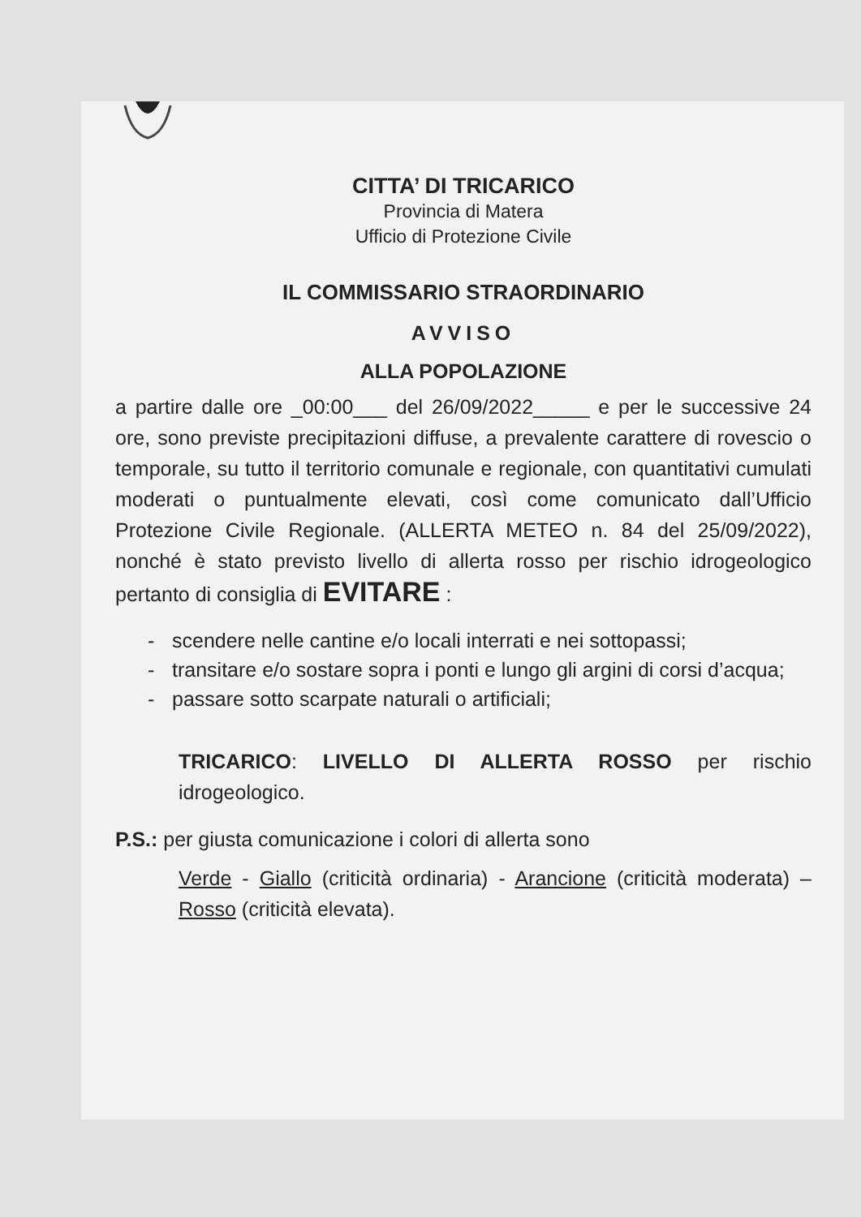CITTA’ DI TRICARICO
Provincia di Matera
Ufficio di Protezione Civile
IL COMMISSARIO STRAORDINARIO
AVVISO
ALLA POPOLAZIONE
a partire dalle ore _00:00___ del 26/09/2022_____ e per le successive 24 ore, sono previste precipitazioni diffuse, a prevalente carattere di rovescio o temporale, su tutto il territorio comunale e regionale, con quantitativi cumulati moderati o puntualmente elevati, così come comunicato dall’Ufficio Protezione Civile Regionale. (ALLERTA METEO n. 84 del 25/09/2022), nonché è stato previsto livello di allerta rosso per rischio idrogeologico pertanto di consiglia di EVITARE :
- scendere nelle cantine e/o locali interrati e nei sottopassi;
- transitare e/o sostare sopra i ponti e lungo gli argini di corsi d’acqua;
- passare sotto scarpate naturali o artificiali;
TRICARICO: LIVELLO DI ALLERTA ROSSO per rischio idrogeologico.
P.S.: per giusta comunicazione i colori di allerta sono
Verde - Giallo (criticità ordinaria) - Arancione (criticità moderata) – Rosso (criticità elevata).